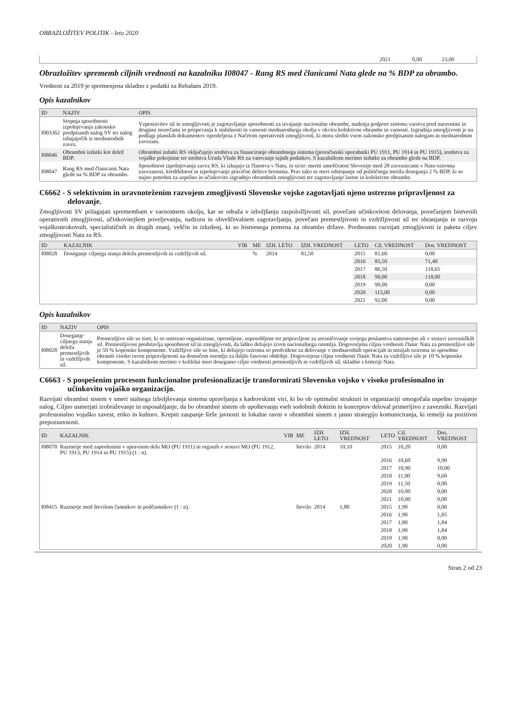OBRAZLOŽITEV POLITIK - leto 2020
| | 2021 | 0,00 | 23,00 |
Obrazložitev sprememb ciljnih vrednosti na kazalniku I08047 - Rang RS med članicami Nata glede na % BDP za obrambo.
Vrednost za 2019 je spremenjena skladno z podatki za Rebalans 2019.
Opis kazalnikov
| ID | NAZIV | OPIS |
| --- | --- | --- |
| I003362 | Stopnja sposobnosti izpolnjevanja zakonsko predpisanih nalog SV ter nalog izhajajočih iz mednarodnih zavez. | Vzpostavitev sil in zmogljivosti je zagotavljanje sposobnosti za izvajanje nacionalne obrambe, nudenja podpore sistemu varstva pred naravnimi in drugimi nesrečami in prispevanja k stabilnosti in varnosti mednarodnega okolja v okviru kolektivne obrambe in varnosti. Izgradnja zmogljivosti je na podlagi planskih dokumentov opredeljena z Načrtom operativnih zmogljivosti, ki mora slediti vsem zakonsko predpisanim nalogam in mednarodnim zavezam. |
| I08046 | Obrambni izdatki kot delež BDP. | Obrambni izdatki RS vključujejo sredstva za financiranje obrambnega sistema (proračunski uporabniki PU 1911, PU 1914 in PU 1915), sredstva za vojaške pokojnine ter sredstva Urada Vlade RS za varovanje tajnih podatkov. S kazalnikom merimo izdatke za obrambo glede na BDP. |
| I08047 | Rang RS med članicami Nata glede na % BDP za obrambo. | Sposobnost izpolnjevanja zavez RS, ki izhajajo iz članstva v Natu, in sicer: meriti umeščenost Slovenije med 28 zaveznicami v Natu oziroma zavezanost, kredibilnost in izpolnjevanje pravične delitve bremena. Prav tako se meri odstopanje od političnega merila doseganja 2 % BDP, ki so nujno potrebni za uspešno in učinkovito izgradnjo obrambnih zmogljivosti ter zagotavljanje lastne in kolektivne obrambe. |
C6662 - S selektivnim in uravnoteženim razvojem zmogljivosti Slovenske vojske zagotavljati njeno ustrezno pripravljenost za delovanje.
Zmogljivosti SV prilagajati spremembam v varnostnem okolju, kar se odraža v izboljšanju razpoložljivosti sil, povečani učinkovitost delovanja, povečanjem bistvenih operativnih zmogljivosti, učinkovitejšem poveljevanju, nadzoru in obveščevalnem zagotavljanju, povečani premestljivosti in vzdržljivosti sil ter ohranjanju in razvoju vojaškostrokovnih, specialističnih in drugih znanj, veščin in izkušenj, ki so bistvenega pomena za obrambo države. Prednostno razvijati zmogljivosti iz paketa ciljev zmogljivosti Nata za RS.
| ID | KAZALNIK | VIR | ME | IZH. LETO | IZH. VREDNOST | LETO | Cil. VREDNOST | Dos. VREDNOST |
| --- | --- | --- | --- | --- | --- | --- | --- | --- |
| I08028 | Doseganje ciljnega stanja deleža premestljivih in vzdržljivih sil. | | % | 2014 | 81,50 | 2015 | 81,60 | 0,00 |
| | | | | | | 2016 | 85,50 | 71,40 |
| | | | | | | 2017 | 86,50 | 118,65 |
| | | | | | | 2018 | 90,00 | 118,00 |
| | | | | | | 2019 | 90,00 | 0,00 |
| | | | | | | 2020 | 115,00 | 0,00 |
| | | | | | | 2021 | 92,00 | 0,00 |
Opis kazalnikov
| ID | NAZIV | OPIS |
| --- | --- | --- |
| I08028 | Doseganje ciljnega stanja deleža premestljivih in vzdržljivih sil. | Premestljive sile so tiste, ki so ustrezno organizirane, opremljene, usposobljene ter pripravljene za uresničevanje svojega poslanstva samostojno ali v sestavi zavezniških sil. Premestljivost predstavlja sposobnost sil in zmogljivosti, da lahko delujejo izven nacionalnega ozemlja. Dogovorjena ciljna vrednosti članic Nata za premestljive sile je 50 % kopenske komponente. Vzdržljive sile so tiste, ki delujejo oziroma so predvidene za delovanje v mednarodnih operacijah in misijah oziroma so sposobne ohraniti visoko raven pripravljenosti na domačem ozemlju za daljše časovno obdobje. Dogovorjena ciljna vrednosti članic Nata za vzdržljive sile je 10 % kopenske komponente. S kazalnikom merimo v kolikšni meri dosegamo ciljni vrednosti premestljivih in vzdržljivih sil, skladno s kriteriji Nata. |
C6663 - S pospešenim procesom funkcionalne profesionalizacije transformirati Slovensko vojsko v visoko profesionalno in učinkovito vojaško organizacijo.
Razvijati obrambni sistem v smeri stalnega izboljševanja sistema upravljanja s kadrovskimi viri, ki bo ob optimalni strukturi in organizaciji omogočala uspešno izvajanje nalog. Ciljno usmerjati izobraževanje in usposabljanje, da bo obrambni sistem ob upoštevanju vseh sodobnih doktrin in konceptov deloval primerljivo z zavezniki. Razvijati profesionalno vojaško zavest, etiko in kulturo. Krepiti zaupanje širše javnosti in lokalne ravni v obrambni sistem z jasno strategijo komuniciranja, ki temelji na pozitivni prepoznavnosti.
| ID | KAZALNIK | VIR | ME | IZH. LETO | IZH. VREDNOST | LETO | Cil. VREDNOST | Dos. VREDNOST |
| --- | --- | --- | --- | --- | --- | --- | --- | --- |
| I08078 | Razmerje med zaposlenimi v upravnem delu MO (PU 1911) in organih v sestavi MO (PU 1912, PU 1913, PU 1914 in PU 1915) (1 : n). | | število | 2014 | 10,10 | 2015 | 10,20 | 0,00 |
| | | | | | | 2016 | 10,60 | 9,90 |
| | | | | | | 2017 | 10,90 | 10,00 |
| | | | | | | 2018 | 11,00 | 9,60 |
| | | | | | | 2019 | 11,50 | 0,00 |
| | | | | | | 2020 | 10,00 | 0,00 |
| | | | | | | 2021 | 10,00 | 0,00 |
| I08415 | Razmerje med številom častnikov in podčastnikov (1 : n). | | število | 2014 | 1,80 | 2015 | 1,90 | 0,00 |
| | | | | | | 2016 | 1,90 | 1,85 |
| | | | | | | 2017 | 1,80 | 1,84 |
| | | | | | | 2018 | 1,90 | 1,84 |
| | | | | | | 2019 | 1,90 | 0,00 |
| | | | | | | 2020 | 1,90 | 0,00 |
Stran 2 od 23